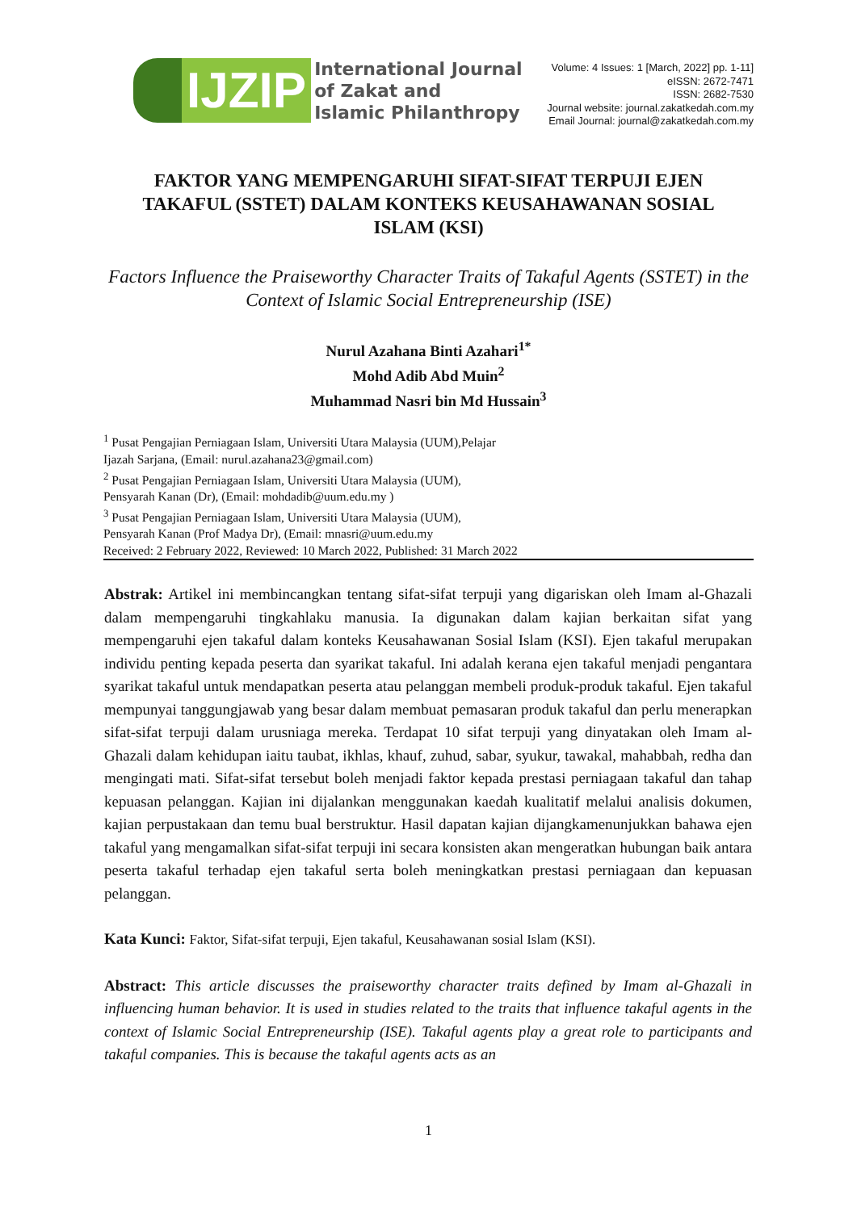IJZIP
International Journal
of Zakat and
Islamic Philanthropy
Volume: 4 Issues: 1 [March, 2022] pp. 1-11]
eISSN: 2672-7471
ISSN: 2682-7530
Journal website: journal.zakatkedah.com.my
Email Journal: journal@zakatkedah.com.my
FAKTOR YANG MEMPENGARUHI SIFAT-SIFAT TERPUJI EJEN TAKAFUL (SSTET) DALAM KONTEKS KEUSAHAWANAN SOSIAL ISLAM (KSI)
Factors Influence the Praiseworthy Character Traits of Takaful Agents (SSTET) in the Context of Islamic Social Entrepreneurship (ISE)
Nurul Azahana Binti Azahari<sup>1*</sup>
Mohd Adib Abd Muin<sup>2</sup>
Muhammad Nasri bin Md Hussain<sup>3</sup>
<sup>1</sup> Pusat Pengajian Perniagaan Islam, Universiti Utara Malaysia (UUM),Pelajar
Ijazah Sarjana, (Email: nurul.azahana23@gmail.com)
<sup>2</sup> Pusat Pengajian Perniagaan Islam, Universiti Utara Malaysia (UUM),
Pensyarah Kanan (Dr), (Email: mohdadib@uum.edu.my )
<sup>3</sup> Pusat Pengajian Perniagaan Islam, Universiti Utara Malaysia (UUM),
Pensyarah Kanan (Prof Madya Dr), (Email: mnasri@uum.edu.my
Received: 2 February 2022, Reviewed: 10 March 2022, Published: 31 March 2022
Abstrak: Artikel ini membincangkan tentang sifat-sifat terpuji yang digariskan oleh Imam al-Ghazali dalam mempengaruhi tingkahlaku manusia. Ia digunakan dalam kajian berkaitan sifat yang mempengaruhi ejen takaful dalam konteks Keusahawanan Sosial Islam (KSI). Ejen takaful merupakan individu penting kepada peserta dan syarikat takaful. Ini adalah kerana ejen takaful menjadi pengantara syarikat takaful untuk mendapatkan peserta atau pelanggan membeli produk-produk takaful. Ejen takaful mempunyai tanggungjawab yang besar dalam membuat pemasaran produk takaful dan perlu menerapkan sifat-sifat terpuji dalam urusniaga mereka. Terdapat 10 sifat terpuji yang dinyatakan oleh Imam al-Ghazali dalam kehidupan iaitu taubat, ikhlas, khauf, zuhud, sabar, syukur, tawakal, mahabbah, redha dan mengingati mati. Sifat-sifat tersebut boleh menjadi faktor kepada prestasi perniagaan takaful dan tahap kepuasan pelanggan. Kajian ini dijalankan menggunakan kaedah kualitatif melalui analisis dokumen, kajian perpustakaan dan temu bual berstruktur. Hasil dapatan kajian dijangkamenunjukkan bahawa ejen takaful yang mengamalkan sifat-sifat terpuji ini secara konsisten akan mengeratkan hubungan baik antara peserta takaful terhadap ejen takaful serta boleh meningkatkan prestasi perniagaan dan kepuasan pelanggan.
Kata Kunci: Faktor, Sifat-sifat terpuji, Ejen takaful, Keusahawanan sosial Islam (KSI).
Abstract: This article discusses the praiseworthy character traits defined by Imam al-Ghazali in influencing human behavior. It is used in studies related to the traits that influence takaful agents in the context of Islamic Social Entrepreneurship (ISE). Takaful agents play a great role to participants and takaful companies. This is because the takaful agents acts as an
1